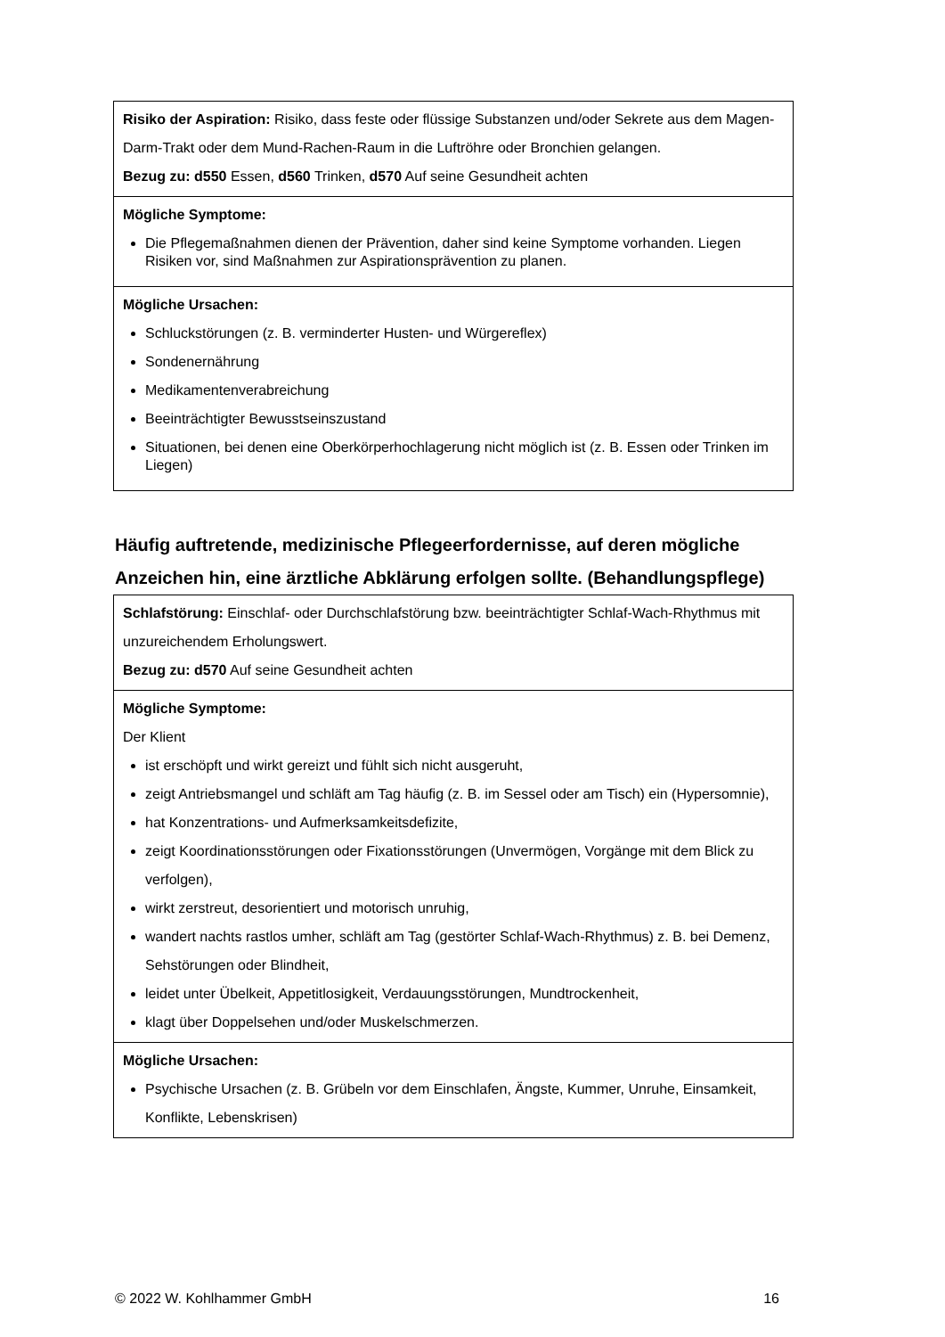| Risiko der Aspiration: Risiko, dass feste oder flüssige Substanzen und/oder Sekrete aus dem Magen-Darm-Trakt oder dem Mund-Rachen-Raum in die Luftröhre oder Bronchien gelangen. Bezug zu: d550 Essen, d560 Trinken, d570 Auf seine Gesundheit achten |
| Mögliche Symptome: Die Pflegemaßnahmen dienen der Prävention, daher sind keine Symptome vorhanden. Liegen Risiken vor, sind Maßnahmen zur Aspirationsprävention zu planen. |
| Mögliche Ursachen: Schluckstörungen (z. B. verminderter Husten- und Würgereflex) Sondenernährung Medikamentenverabreichung Beeinträchtigter Bewusstseinszustand Situationen, bei denen eine Oberkörperhochlagerung nicht möglich ist (z. B. Essen oder Trinken im Liegen) |
Häufig auftretende, medizinische Pflegeerfordernisse, auf deren mögliche Anzeichen hin, eine ärztliche Abklärung erfolgen sollte. (Behandlungspflege)
| Schlafstörung: Einschlaf- oder Durchschlafstörung bzw. beeinträchtigter Schlaf-Wach-Rhythmus mit unzureichendem Erholungswert. Bezug zu: d570 Auf seine Gesundheit achten |
| Mögliche Symptome: Der Klient ist erschöpft und wirkt gereizt und fühlt sich nicht ausgeruht, zeigt Antriebsmangel und schläft am Tag häufig (z. B. im Sessel oder am Tisch) ein (Hypersomnie), hat Konzentrations- und Aufmerksamkeitsdefizite, zeigt Koordinationsstörungen oder Fixationsstörungen (Unvermögen, Vorgänge mit dem Blick zu verfolgen), wirkt zerstreut, desorientiert und motorisch unruhig, wandert nachts rastlos umher, schläft am Tag (gestörter Schlaf-Wach-Rhythmus) z. B. bei Demenz, Sehstörungen oder Blindheit, leidet unter Übelkeit, Appetitlosigkeit, Verdauungsstörungen, Mundtrockenheit, klagt über Doppelsehen und/oder Muskelschmerzen. |
| Mögliche Ursachen: Psychische Ursachen (z. B. Grübeln vor dem Einschlafen, Ängste, Kummer, Unruhe, Einsamkeit, Konflikte, Lebenskrisen) |
© 2022 W. Kohlhammer GmbH 16